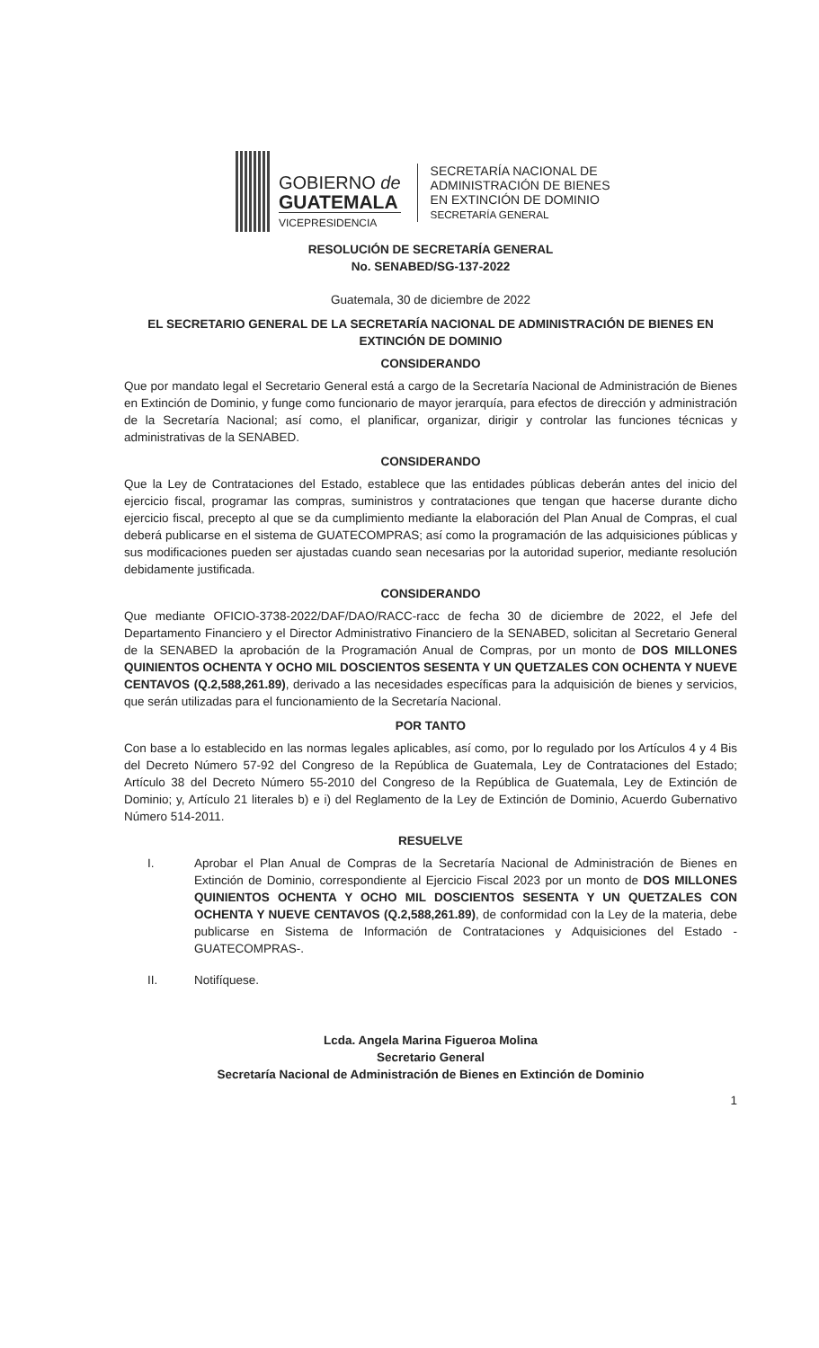GOBIERNO de
GUATEMALA
VICEPRESIDENCIA
SECRETARÍA NACIONAL DE
ADMINISTRACIÓN DE BIENES
EN EXTINCIÓN DE DOMINIO
SECRETARÍA GENERAL
RESOLUCIÓN DE SECRETARÍA GENERAL
No. SENABED/SG-137-2022
Guatemala, 30 de diciembre de 2022
EL SECRETARIO GENERAL DE LA SECRETARÍA NACIONAL DE ADMINISTRACIÓN DE BIENES EN EXTINCIÓN DE DOMINIO
CONSIDERANDO
Que por mandato legal el Secretario General está a cargo de la Secretaría Nacional de Administración de Bienes en Extinción de Dominio, y funge como funcionario de mayor jerarquía, para efectos de dirección y administración de la Secretaría Nacional; así como, el planificar, organizar, dirigir y controlar las funciones técnicas y administrativas de la SENABED.
CONSIDERANDO
Que la Ley de Contrataciones del Estado, establece que las entidades públicas deberán antes del inicio del ejercicio fiscal, programar las compras, suministros y contrataciones que tengan que hacerse durante dicho ejercicio fiscal, precepto al que se da cumplimiento mediante la elaboración del Plan Anual de Compras, el cual deberá publicarse en el sistema de GUATECOMPRAS; así como la programación de las adquisiciones públicas y sus modificaciones pueden ser ajustadas cuando sean necesarias por la autoridad superior, mediante resolución debidamente justificada.
CONSIDERANDO
Que mediante OFICIO-3738-2022/DAF/DAO/RACC-racc de fecha 30 de diciembre de 2022, el Jefe del Departamento Financiero y el Director Administrativo Financiero de la SENABED, solicitan al Secretario General de la SENABED la aprobación de la Programación Anual de Compras, por un monto de DOS MILLONES QUINIENTOS OCHENTA Y OCHO MIL DOSCIENTOS SESENTA Y UN QUETZALES CON OCHENTA Y NUEVE CENTAVOS (Q.2,588,261.89), derivado a las necesidades específicas para la adquisición de bienes y servicios, que serán utilizadas para el funcionamiento de la Secretaría Nacional.
POR TANTO
Con base a lo establecido en las normas legales aplicables, así como, por lo regulado por los Artículos 4 y 4 Bis del Decreto Número 57-92 del Congreso de la República de Guatemala, Ley de Contrataciones del Estado; Artículo 38 del Decreto Número 55-2010 del Congreso de la República de Guatemala, Ley de Extinción de Dominio; y, Artículo 21 literales b) e i) del Reglamento de la Ley de Extinción de Dominio, Acuerdo Gubernativo Número 514-2011.
RESUELVE
I. Aprobar el Plan Anual de Compras de la Secretaría Nacional de Administración de Bienes en Extinción de Dominio, correspondiente al Ejercicio Fiscal 2023 por un monto de DOS MILLONES QUINIENTOS OCHENTA Y OCHO MIL DOSCIENTOS SESENTA Y UN QUETZALES CON OCHENTA Y NUEVE CENTAVOS (Q.2,588,261.89), de conformidad con la Ley de la materia, debe publicarse en Sistema de Información de Contrataciones y Adquisiciones del Estado -GUATECOMPRAS-.
II. Notifíquese.
Lcda. Angela Marina Figueroa Molina
Secretario General
Secretaría Nacional de Administración de Bienes en Extinción de Dominio
1